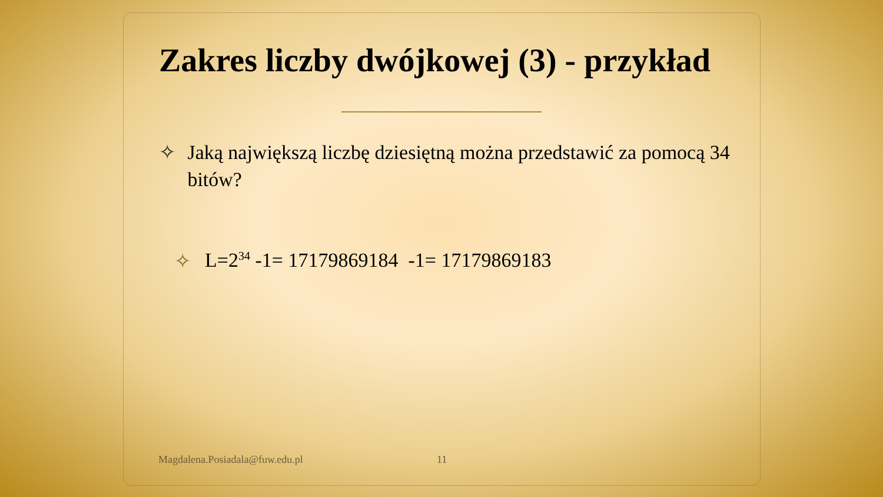Zakres liczby dwójkowej (3) - przykład
✧ Jaką największą liczbę dziesiętną można przedstawić za pomocą 34 bitów?
✧ L=2<sup>34</sup> -1= 17179869184 -1= 17179869183
Magdalena.Posiadala@fuw.edu.pl 11